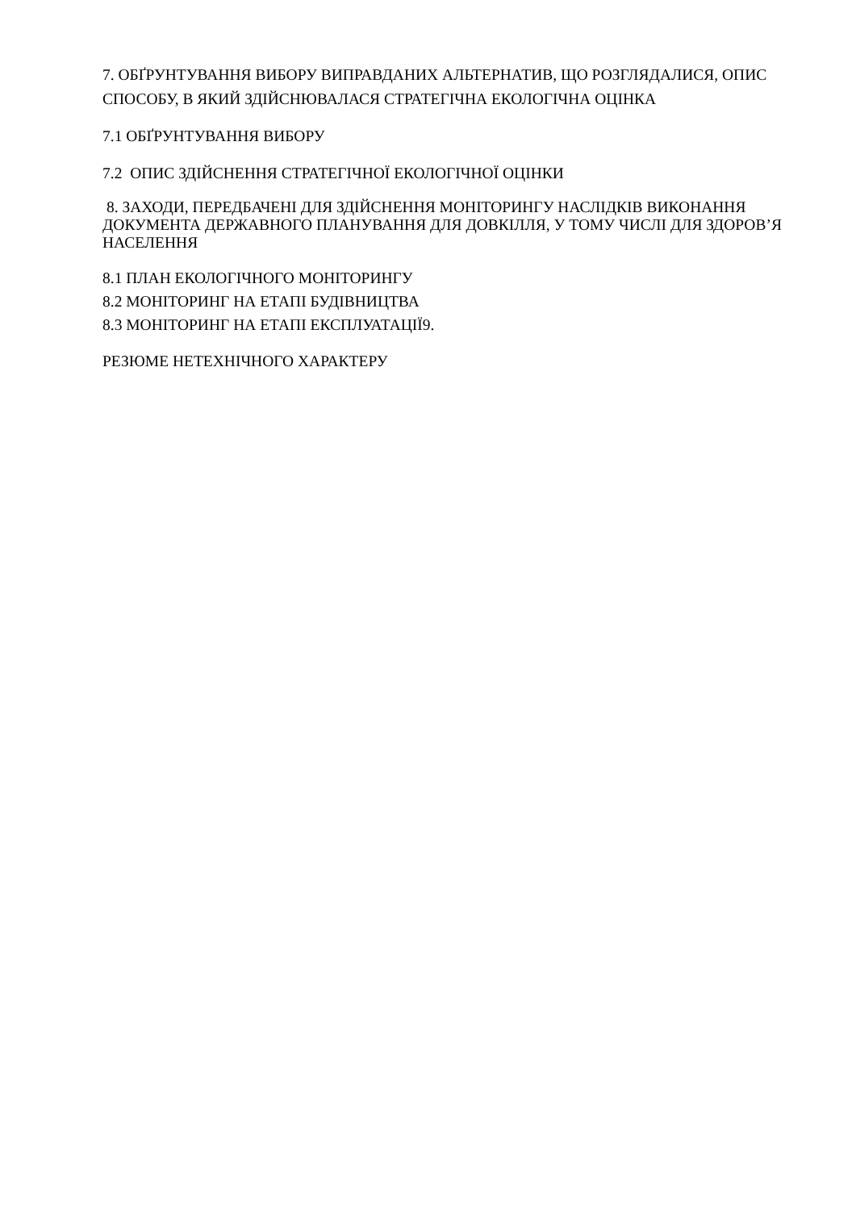7. ОБҐРУНТУВАННЯ ВИБОРУ ВИПРАВДАНИХ АЛЬТЕРНАТИВ, ЩО РОЗГЛЯДАЛИСЯ, ОПИС СПОСОБУ, В ЯКИЙ ЗДІЙСНЮВАЛАСЯ СТРАТЕГІЧНА ЕКОЛОГІЧНА ОЦІНКА
7.1 ОБҐРУНТУВАННЯ ВИБОРУ
7.2 ОПИС ЗДІЙСНЕННЯ СТРАТЕГІЧНОЇ ЕКОЛОГІЧНОЇ ОЦІНКИ
8. ЗАХОДИ, ПЕРЕДБАЧЕНІ ДЛЯ ЗДІЙСНЕННЯ МОНІТОРИНГУ НАСЛІДКІВ ВИКОНАННЯ ДОКУМЕНТА ДЕРЖАВНОГО ПЛАНУВАННЯ ДЛЯ ДОВКІЛЛЯ, У ТОМУ ЧИСЛІ ДЛЯ ЗДОРОВ’Я НАСЕЛЕННЯ
8.1 ПЛАН ЕКОЛОГІЧНОГО МОНІТОРИНГУ
8.2 МОНІТОРИНГ НА ЕТАПІ БУДІВНИЦТВА
8.3 МОНІТОРИНГ НА ЕТАПІ ЕКСПЛУАТАЦІЇ9.
РЕЗЮМЕ НЕТЕХНІЧНОГО ХАРАКТЕРУ